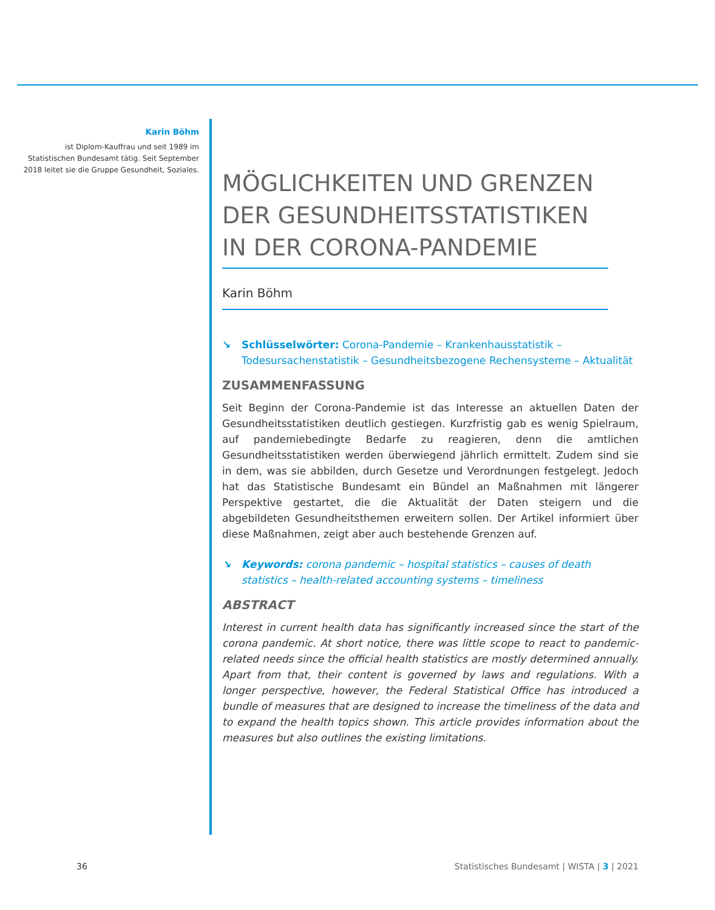Karin Böhm
ist Diplom-Kauffrau und seit 1989 im Statistischen Bundesamt tätig. Seit September 2018 leitet sie die Gruppe Gesundheit, Soziales.
MÖGLICHKEITEN UND GRENZEN DER GESUNDHEITSSTATISTIKEN IN DER CORONA-PANDEMIE
Karin Böhm
↘ Schlüsselwörter: Corona-Pandemie – Krankenhausstatistik – Todesursachen­statistik – Gesundheitsbezogene Rechensysteme – Aktualität
ZUSAMMENFASSUNG
Seit Beginn der Corona-Pandemie ist das Interesse an aktuellen Daten der Gesundheitsstatistiken deutlich gestiegen. Kurzfristig gab es wenig Spielraum, auf pandemiebedingte Bedarfe zu reagieren, denn die amtlichen Gesundheitsstatistiken werden überwiegend jährlich ermittelt. Zudem sind sie in dem, was sie abbilden, durch Gesetze und Verordnungen festgelegt. Jedoch hat das Statistische Bundesamt ein Bündel an Maßnahmen mit längerer Perspektive gestartet, die die Aktualität der Daten steigern und die abgebildeten Gesundheitsthemen erweitern sollen. Der Artikel informiert über diese Maßnahmen, zeigt aber auch bestehende Grenzen auf.
↘ Keywords: corona pandemic – hospital statistics – causes of death statistics – health-related accounting systems – timeliness
ABSTRACT
Interest in current health data has significantly increased since the start of the corona pandemic. At short notice, there was little scope to react to pandemic-related needs since the official health statistics are mostly determined annually. Apart from that, their content is governed by laws and regulations. With a longer perspective, however, the Federal Statistical Office has introduced a bundle of measures that are designed to increase the timeliness of the data and to expand the health topics shown. This article provides information about the measures but also outlines the existing limitations.
36 Statistisches Bundesamt | WISTA | 3 | 2021